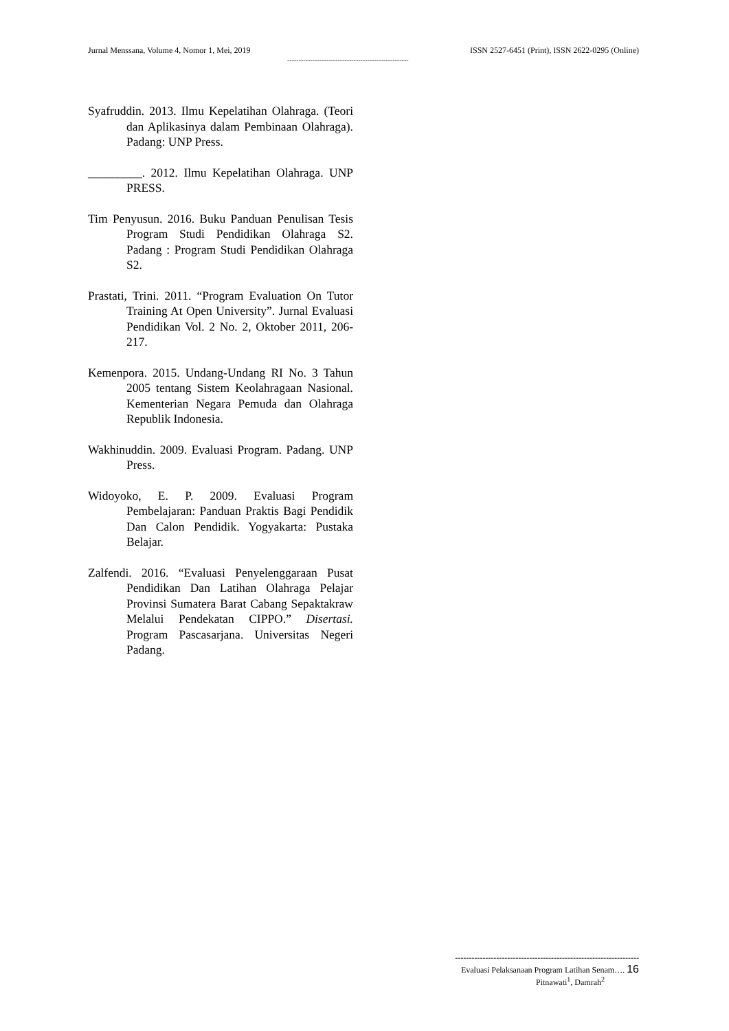Jurnal Menssana, Volume 4, Nomor 1, Mei, 2019 ISSN 2527-6451 (Print), ISSN 2622-0295 (Online)
-----------------------------------------------------
Syafruddin. 2013. Ilmu Kepelatihan Olahraga. (Teori dan Aplikasinya dalam Pembinaan Olahraga). Padang: UNP Press.
_________. 2012. Ilmu Kepelatihan Olahraga. UNP PRESS.
Tim Penyusun. 2016. Buku Panduan Penulisan Tesis Program Studi Pendidikan Olahraga S2. Padang : Program Studi Pendidikan Olahraga S2.
Prastati, Trini. 2011. “Program Evaluation On Tutor Training At Open University”. Jurnal Evaluasi Pendidikan Vol. 2 No. 2, Oktober 2011, 206-217.
Kemenpora. 2015. Undang-Undang RI No. 3 Tahun 2005 tentang Sistem Keolahragaan Nasional. Kementerian Negara Pemuda dan Olahraga Republik Indonesia.
Wakhinuddin. 2009. Evaluasi Program. Padang. UNP Press.
Widoyoko, E. P. 2009. Evaluasi Program Pembelajaran: Panduan Praktis Bagi Pendidik Dan Calon Pendidik. Yogyakarta: Pustaka Belajar.
Zalfendi. 2016. “Evaluasi Penyelenggaraan Pusat Pendidikan Dan Latihan Olahraga Pelajar Provinsi Sumatera Barat Cabang Sepaktakraw Melalui Pendekatan CIPPO.” Disertasi. Program Pascasarjana. Universitas Negeri Padang.
-------------------------------------------------------------------
Evaluasi Pelaksanaan Program Latihan Senam…. 16
Pitnawati<sup>1</sup>, Damrah<sup>2</sup>